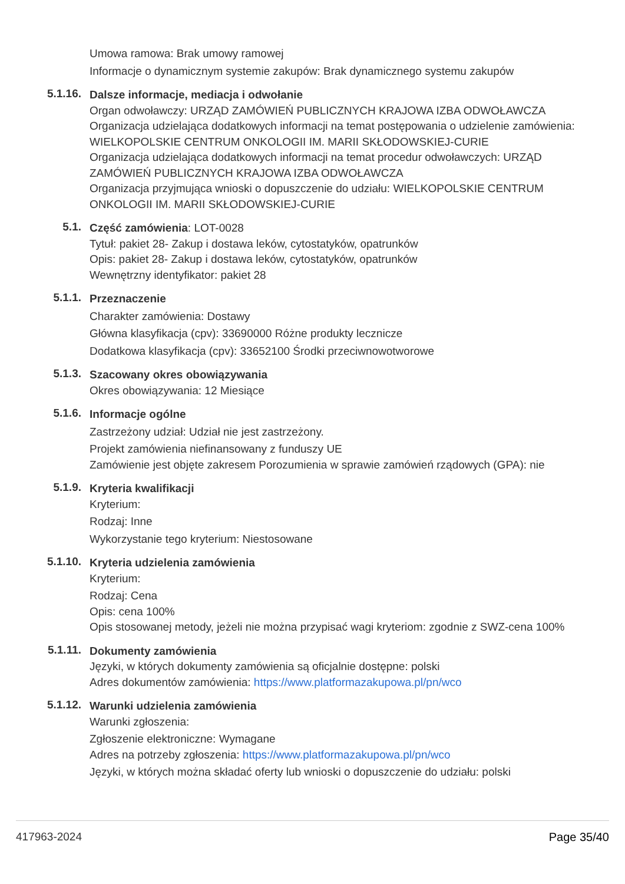Umowa ramowa: Brak umowy ramowej
Informacje o dynamicznym systemie zakupów: Brak dynamicznego systemu zakupów
5.1.16.
Dalsze informacje, mediacja i odwołanie
Organ odwoławczy: URZĄD ZAMÓWIEŃ PUBLICZNYCH KRAJOWA IZBA ODWOŁAWCZA
Organizacja udzielająca dodatkowych informacji na temat postępowania o udzielenie zamówienia: WIELKOPOLSKIE CENTRUM ONKOLOGII IM. MARII SKŁODOWSKIEJ-CURIE
Organizacja udzielająca dodatkowych informacji na temat procedur odwoławczych: URZĄD ZAMÓWIEŃ PUBLICZNYCH KRAJOWA IZBA ODWOŁAWCZA
Organizacja przyjmująca wnioski o dopuszczenie do udziału: WIELKOPOLSKIE CENTRUM ONKOLOGII IM. MARII SKŁODOWSKIEJ-CURIE
5.1.
Część zamówienia: LOT-0028
Tytuł: pakiet 28- Zakup i dostawa leków, cytostatyków, opatrunków
Opis: pakiet 28- Zakup i dostawa leków, cytostatyków, opatrunków
Wewnętrzny identyfikator: pakiet 28
5.1.1.
Przeznaczenie
Charakter zamówienia: Dostawy
Główna klasyfikacja (cpv): 33690000 Różne produkty lecznicze
Dodatkowa klasyfikacja (cpv): 33652100 Środki przeciwnowotworowe
5.1.3.
Szacowany okres obowiązywania
Okres obowiązywania: 12 Miesiące
5.1.6.
Informacje ogólne
Zastrzeżony udział: Udział nie jest zastrzeżony.
Projekt zamówienia niefinansowany z funduszy UE
Zamówienie jest objęte zakresem Porozumienia w sprawie zamówień rządowych (GPA): nie
5.1.9.
Kryteria kwalifikacji
Kryterium:
Rodzaj: Inne
Wykorzystanie tego kryterium: Niestosowane
5.1.10.
Kryteria udzielenia zamówienia
Kryterium:
Rodzaj: Cena
Opis: cena 100%
Opis stosowanej metody, jeżeli nie można przypisać wagi kryteriom: zgodnie z SWZ-cena 100%
5.1.11.
Dokumenty zamówienia
Języki, w których dokumenty zamówienia są oficjalnie dostępne: polski
Adres dokumentów zamówienia: https://www.platformazakupowa.pl/pn/wco
5.1.12.
Warunki udzielenia zamówienia
Warunki zgłoszenia:
Zgłoszenie elektroniczne: Wymagane
Adres na potrzeby zgłoszenia: https://www.platformazakupowa.pl/pn/wco
Języki, w których można składać oferty lub wnioski o dopuszczenie do udziału: polski
417963-2024 Page 35/40